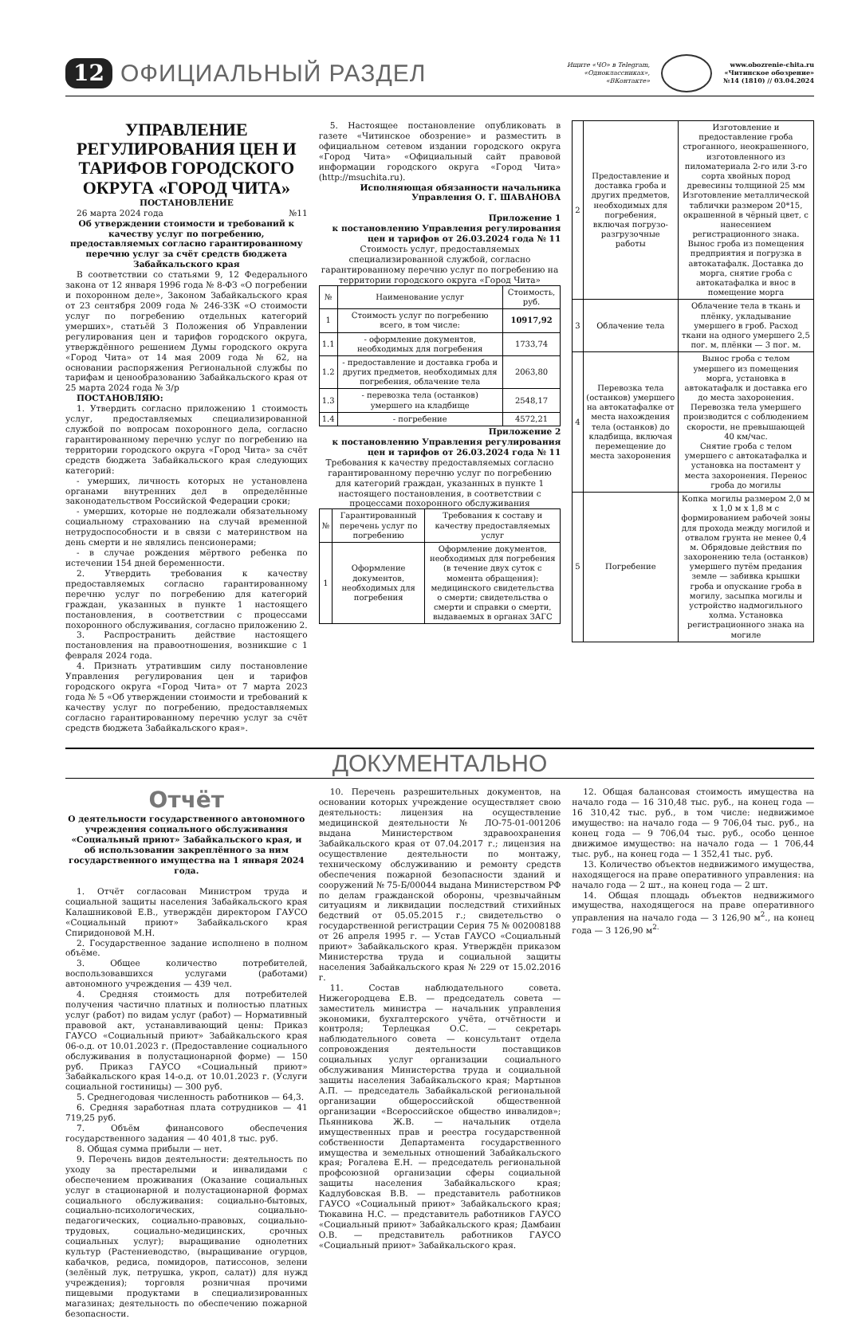12 ОФИЦИАЛЬНЫЙ РАЗДЕЛ Ищите «ЧО» в Telegram, «Одноклассниках», «ВКонтакте» www.obozrenie-chita.ru
«Читинское обозрение»
№14 (1810) // 03.04.2024
УПРАВЛЕНИЕ РЕГУЛИРОВАНИЯ ЦЕН И ТАРИФОВ ГОРОДСКОГО ОКРУГА «ГОРОД ЧИТА»
ПОСТАНОВЛЕНИЕ
26 марта 2024 года №11
Об утверждении стоимости и требований к качеству услуг по погребению, предоставляемых согласно гарантированному перечню услуг за счёт средств бюджета Забайкальского края
В соответствии со статьями 9, 12 Федерального закона от 12 января 1996 года № 8-ФЗ «О погребении и похоронном деле», Законом Забайкальского края от 23 сентября 2009 года № 246-ЗЗК «О стоимости услуг по погребению отдельных категорий умерших», статьёй 3 Положения об Управлении регулирования цен и тарифов городского округа, утверждённого решением Думы городского округа «Город Чита» от 14 мая 2009 года № 62, на основании распоряжения Региональной службы по тарифам и ценообразованию Забайкальского края от 25 марта 2024 года № 3/р
ПОСТАНОВЛЯЮ:
1. Утвердить согласно приложению 1 стоимость услуг, предоставляемых специализированной службой по вопросам похоронного дела, согласно гарантированному перечню услуг по погребению на территории городского округа «Город Чита» за счёт средств бюджета Забайкальского края следующих категорий:
- умерших, личность которых не установлена органами внутренних дел в определённые законодательством Российской Федерации сроки;
- умерших, которые не подлежали обязательному социальному страхованию на случай временной нетрудоспособности и в связи с материнством на день смерти и не являлись пенсионерами;
- в случае рождения мёртвого ребенка по истечении 154 дней беременности.
2. Утвердить требования к качеству предоставляемых согласно гарантированному перечню услуг по погребению для категорий граждан, указанных в пункте 1 настоящего постановления, в соответствии с процессами похоронного обслуживания, согласно приложению 2.
3. Распространить действие настоящего постановления на правоотношения, возникшие с 1 февраля 2024 года.
4. Признать утратившим силу постановление Управления регулирования цен и тарифов городского округа «Город Чита» от 7 марта 2023 года № 5 «Об утверждении стоимости и требований к качеству услуг по погребению, предоставляемых согласно гарантированному перечню услуг за счёт средств бюджета Забайкальского края».
5. Настоящее постановление опубликовать в газете «Читинское обозрение» и разместить в официальном сетевом издании городского округа «Город Чита» «Официальный сайт правовой информации городского округа «Город Чита» (http://msuchita.ru).
Исполняющая обязанности начальника Управления О. Г. ШАВАНОВА
Приложение 1
к постановлению Управления регулирования цен и тарифов от 26.03.2024 года № 11
Стоимость услуг, предоставляемых специализированной службой, согласно гарантированному перечню услуг по погребению на территории городского округа «Город Чита»
| № | Наименование услуг | Стоимость, руб. |
| --- | --- | --- |
| 1 | Стоимость услуг по погребению всего, в том числе: | 10917,92 |
| 1.1 | - оформление документов, необходимых для погребения | 1733,74 |
| 1.2 | - предоставление и доставка гроба и других предметов, необходимых для погребения, облачение тела | 2063,80 |
| 1.3 | - перевозка тела (останков) умершего на кладбище | 2548,17 |
| 1.4 | - погребение | 4572,21 |
Приложение 2
к постановлению Управления регулирования цен и тарифов от 26.03.2024 года № 11
Требования к качеству предоставляемых согласно гарантированному перечню услуг по погребению для категорий граждан, указанных в пункте 1 настоящего постановления, в соответствии с процессами похоронного обслуживания
| № | Гарантированный перечень услуг по погребению | Требования к составу и качеству предоставляемых услуг |
| --- | --- | --- |
| 1 | Оформление документов, необходимых для погребения | Оформление документов, необходимых для погребения (в течение двух суток с момента обращения): медицинского свидетельства о смерти; свидетельства о смерти и справки о смерти, выдаваемых в органах ЗАГС |
| 2 | Предоставление и доставка гроба и других предметов, необходимых для погребения, включая погрузо-разгрузочные работы | Изготовление и предоставление гроба строганного, неокрашенного, изготовленного из пиломатериала 2-го или 3-го сорта хвойных пород древесины толщиной 25 мм Изготовление металлической таблички размером 20*15, окрашенной в чёрный цвет, с нанесением регистрационного знака. Вынос гроба из помещения предприятия и погрузка в автокатафалк. Доставка до морга, снятие гроба с автокатафалка и внос в помещение морга |
| 3 | Облачение тела | Облачение тела в ткань и плёнку, укладывание умершего в гроб. Расход ткани на одного умершего 2,5 пог. м, плёнки — 3 пог. м. |
| 4 | Перевозка тела (останков) умершего на автокатафалке от места нахождения тела (останков) до кладбища, включая перемещение до места захоронения | Вынос гроба с телом умершего из помещения морга, установка в автокатафалк и доставка его до места захоронения. Перевозка тела умершего производится с соблюдением скорости, не превышающей 40 км/час. Снятие гроба с телом умершего с автокатафалка и установка на постамент у места захоронения. Перенос гроба до могилы |
| 5 | Погребение | Копка могилы размером 2,0 м х 1,0 м х 1,8 м с формированием рабочей зоны для прохода между могилой и отвалом грунта не менее 0,4 м. Обрядовые действия по захоронению тела (останков) умершего путём предания земле — забивка крышки гроба и опускание гроба в могилу, засыпка могилы и устройство надмогильного холма. Установка регистрационного знака на могиле |
ДОКУМЕНТАЛЬНО
Отчёт
О деятельности государственного автономного учреждения социального обслуживания «Социальный приют» Забайкальского края, и об использовании закреплённого за ним государственного имущества на 1 января 2024 года.
1. Отчёт согласован Министром труда и социальной защиты населения Забайкальского края Калашниковой Е.В., утверждён директором ГАУСО «Социальный приют» Забайкальского края Спиридоновой М.Н.
2. Государственное задание исполнено в полном объёме.
3. Общее количество потребителей, воспользовавшихся услугами (работами) автономного учреждения — 439 чел.
4. Средняя стоимость для потребителей получения частично платных и полностью платных услуг (работ) по видам услуг (работ) — Нормативный правовой акт, устанавливающий цены: Приказ ГАУСО «Социальный приют» Забайкальского края 06-о.д. от 10.01.2023 г. (Предоставление социального обслуживания в полустационарной форме) — 150 руб. Приказ ГАУСО «Социальный приют» Забайкальского края 14-о.д. от 10.01.2023 г. (Услуги социальной гостиницы) — 300 руб.
5. Среднегодовая численность работников — 64,3.
6. Средняя заработная плата сотрудников — 41 719,25 руб.
7. Объём финансового обеспечения государственного задания — 40 401,8 тыс. руб.
8. Общая сумма прибыли — нет.
9. Перечень видов деятельности: деятельность по уходу за престарелыми и инвалидами с обеспечением проживания (Оказание социальных услуг в стационарной и полустационарной формах социального обслуживания: социально-бытовых, социально-психологических, социально-педагогических, социально-правовых, социально-трудовых, социально-медицинских, срочных социальных услуг); выращивание однолетних культур (Растениеводство, (выращивание огурцов, кабачков, редиса, помидоров, патиссонов, зелени (зелёный лук, петрушка, укроп, салат)) для нужд учреждения); торговля розничная прочими пищевыми продуктами в специализированных магазинах; деятельность по обеспечению пожарной безопасности.
10. Перечень разрешительных документов, на основании которых учреждение осуществляет свою деятельность: лицензия на осуществление медицинской деятельности № ЛО-75-01-001206 выдана Министерством здравоохранения Забайкальского края от 07.04.2017 г.; лицензия на осуществление деятельности по монтажу, техническому обслуживанию и ремонту средств обеспечения пожарной безопасности зданий и сооружений № 75-Б/00044 выдана Министерством РФ по делам гражданской обороны, чрезвычайным ситуациям и ликвидации последствий стихийных бедствий от 05.05.2015 г.; свидетельство о государственной регистрации Серия 75 № 002008188 от 26 апреля 1995 г. — Устав ГАУСО «Социальный приют» Забайкальского края. Утверждён приказом Министерства труда и социальной защиты населения Забайкальского края № 229 от 15.02.2016 г.
11. Состав наблюдательного совета. Нижегородцева Е.В. — председатель совета — заместитель министра — начальник управления экономики, бухгалтерского учёта, отчётности и контроля; Терлецкая О.С. — секретарь наблюдательного совета — консультант отдела сопровождения деятельности поставщиков социальных услуг организации социального обслуживания Министерства труда и социальной защиты населения Забайкальского края; Мартынов А.П. — председатель Забайкальской региональной организации общероссийской общественной организации «Всероссийское общество инвалидов»; Пьянникова Ж.В. — начальник отдела имущественных прав и реестра государственной собственности Департамента государственного имущества и земельных отношений Забайкальского края; Рогалева Е.Н. — председатель региональной профсоюзной организации сферы социальной защиты населения Забайкальского края; Кадлубовская В.В. — представитель работников ГАУСО «Социальный приют» Забайкальского края; Тюкавина Н.С. — представитель работников ГАУСО «Социальный приют» Забайкальского края; Дамбаин О.В. — представитель работников ГАУСО «Социальный приют» Забайкальского края.
12. Общая балансовая стоимость имущества на начало года — 16 310,48 тыс. руб., на конец года — 16 310,42 тыс. руб., в том числе: недвижимое имущество: на начало года — 9 706,04 тыс. руб., на конец года — 9 706,04 тыс. руб., особо ценное движимое имущество: на начало года — 1 706,44 тыс. руб., на конец года — 1 352,41 тыс. руб.
13. Количество объектов недвижимого имущества, находящегося на праве оперативного управления: на начало года — 2 шт., на конец года — 2 шт.
14. Общая площадь объектов недвижимого имущества, находящегося на праве оперативного управления на начало года — 3 126,90 м<sup>2</sup>., на конец года — 3 126,90 м<sup>2.</sup>